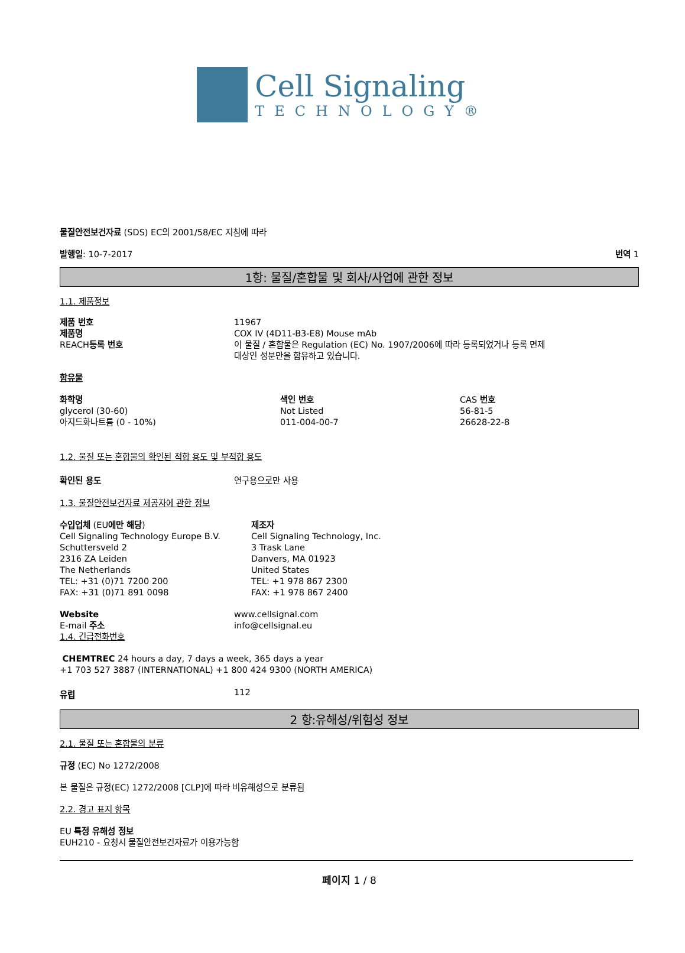Cell Signaling
TECHNOLOGY®
물질안전보건자료 (SDS) EC의 2001/58/EC 지침에 따라
발행일: 10-7-2017 번역 1
1항: 물질/혼합물 및 회사/사업에 관한 정보
1.1. 제품정보
제품 번호
제품명
REACH등록 번호
11967
COX IV (4D11-B3-E8) Mouse mAb
이 물질 / 혼합물은 Regulation (EC) No. 1907/2006에 따라 등록되었거나 등록 면제
대상인 성분만을 함유하고 있습니다.
함유물
화학명
glycerol (30-60)
아지드화나트륨 (0 - 10%)
색인 번호
Not Listed
011-004-00-7
CAS 번호
56-81-5
26628-22-8
1.2. 물질 또는 혼합물의 확인된 적합 용도 및 부적합 용도
확인된 용도 연구용으로만 사용
1.3. 물질안전보건자료 제공자에 관한 정보
수입업체 (EU에만 해당)
Cell Signaling Technology Europe B.V.
Schuttersveld 2
2316 ZA Leiden
The Netherlands
TEL: +31 (0)71 7200 200
FAX: +31 (0)71 891 0098
제조자
Cell Signaling Technology, Inc.
3 Trask Lane
Danvers, MA 01923
United States
TEL: +1 978 867 2300
FAX: +1 978 867 2400
Website
E-mail 주소
www.cellsignal.com
info@cellsignal.eu
1.4. 긴급전화번호
CHEMTREC 24 hours a day, 7 days a week, 365 days a year
+1 703 527 3887 (INTERNATIONAL) +1 800 424 9300 (NORTH AMERICA)
유럽 112
2 항:유해성/위험성 정보
2.1. 물질 또는 혼합물의 분류
규정 (EC) No 1272/2008
본 물질은 규정(EC) 1272/2008 [CLP]에 따라 비유해성으로 분류됨
2.2. 경고 표지 항목
EU 특정 유해성 정보
EUH210 - 요청시 물질안전보건자료가 이용가능함
페이지 1 / 8